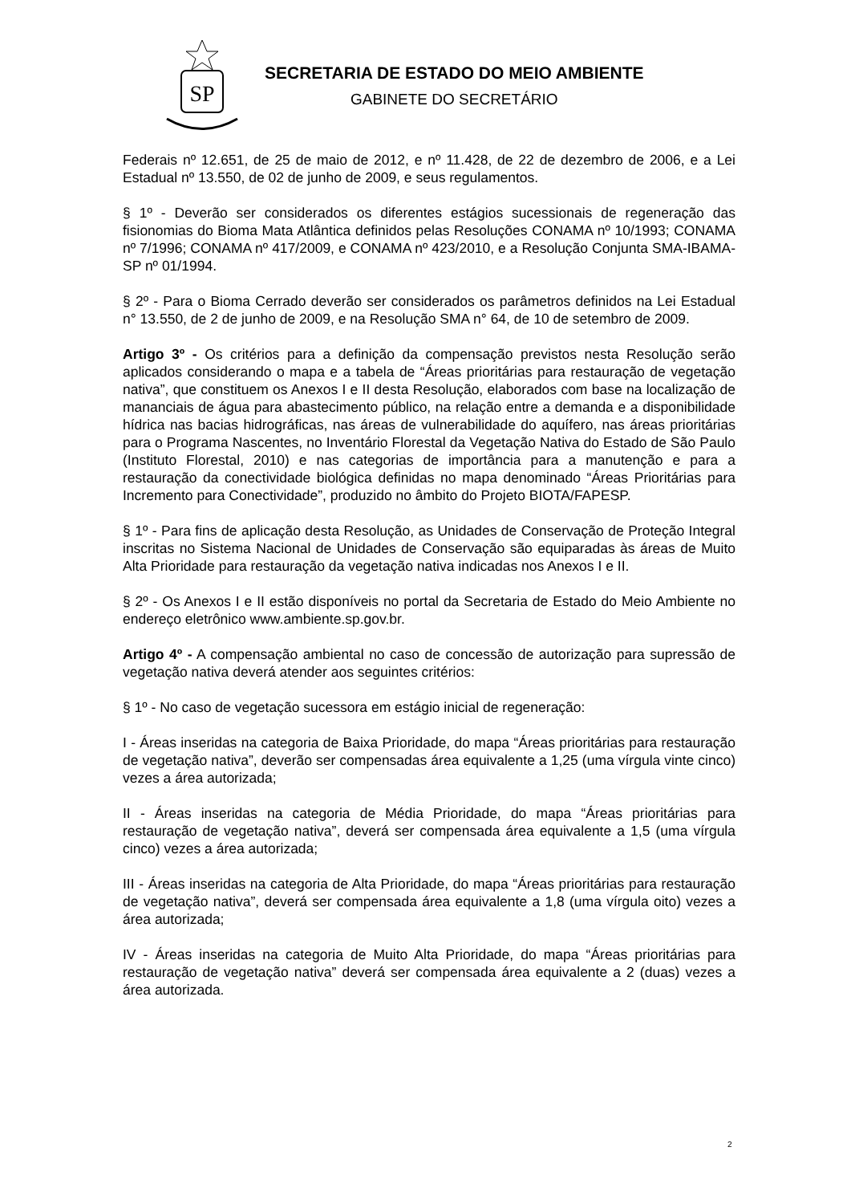SP
SECRETARIA DE ESTADO DO MEIO AMBIENTE
GABINETE DO SECRETÁRIO
Federais nº 12.651, de 25 de maio de 2012, e nº 11.428, de 22 de dezembro de 2006, e a Lei Estadual nº 13.550, de 02 de junho de 2009, e seus regulamentos.
§ 1º - Deverão ser considerados os diferentes estágios sucessionais de regeneração das fisionomias do Bioma Mata Atlântica definidos pelas Resoluções CONAMA nº 10/1993; CONAMA nº 7/1996; CONAMA nº 417/2009, e CONAMA nº 423/2010, e a Resolução Conjunta SMA-IBAMA-SP nº 01/1994.
§ 2º - Para o Bioma Cerrado deverão ser considerados os parâmetros definidos na Lei Estadual n° 13.550, de 2 de junho de 2009, e na Resolução SMA n° 64, de 10 de setembro de 2009.
Artigo 3º - Os critérios para a definição da compensação previstos nesta Resolução serão aplicados considerando o mapa e a tabela de “Áreas prioritárias para restauração de vegetação nativa”, que constituem os Anexos I e II desta Resolução, elaborados com base na localização de mananciais de água para abastecimento público, na relação entre a demanda e a disponibilidade hídrica nas bacias hidrográficas, nas áreas de vulnerabilidade do aquífero, nas áreas prioritárias para o Programa Nascentes, no Inventário Florestal da Vegetação Nativa do Estado de São Paulo (Instituto Florestal, 2010) e nas categorias de importância para a manutenção e para a restauração da conectividade biológica definidas no mapa denominado “Áreas Prioritárias para Incremento para Conectividade”, produzido no âmbito do Projeto BIOTA/FAPESP.
§ 1º - Para fins de aplicação desta Resolução, as Unidades de Conservação de Proteção Integral inscritas no Sistema Nacional de Unidades de Conservação são equiparadas às áreas de Muito Alta Prioridade para restauração da vegetação nativa indicadas nos Anexos I e II.
§ 2º - Os Anexos I e II estão disponíveis no portal da Secretaria de Estado do Meio Ambiente no endereço eletrônico www.ambiente.sp.gov.br.
Artigo 4º - A compensação ambiental no caso de concessão de autorização para supressão de vegetação nativa deverá atender aos seguintes critérios:
§ 1º - No caso de vegetação sucessora em estágio inicial de regeneração:
I - Áreas inseridas na categoria de Baixa Prioridade, do mapa “Áreas prioritárias para restauração de vegetação nativa”, deverão ser compensadas área equivalente a 1,25 (uma vírgula vinte cinco) vezes a área autorizada;
II - Áreas inseridas na categoria de Média Prioridade, do mapa “Áreas prioritárias para restauração de vegetação nativa”, deverá ser compensada área equivalente a 1,5 (uma vírgula cinco) vezes a área autorizada;
III - Áreas inseridas na categoria de Alta Prioridade, do mapa “Áreas prioritárias para restauração de vegetação nativa”, deverá ser compensada área equivalente a 1,8 (uma vírgula oito) vezes a área autorizada;
IV - Áreas inseridas na categoria de Muito Alta Prioridade, do mapa “Áreas prioritárias para restauração de vegetação nativa” deverá ser compensada área equivalente a 2 (duas) vezes a área autorizada.
2